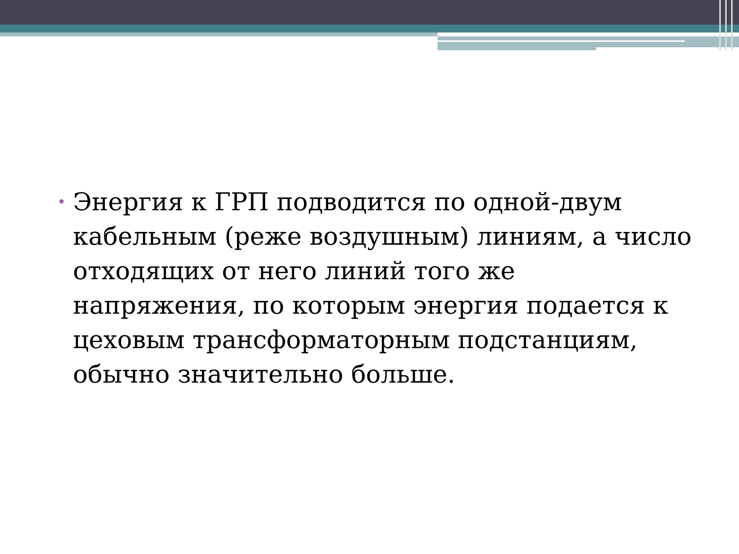•
Энергия к ГРП подводится по одной-двум кабельным (реже воздушным) линиям, а число отходящих от него линий того же напряжения, по которым энергия подается к цеховым трансформаторным подстанциям, обычно значительно больше.